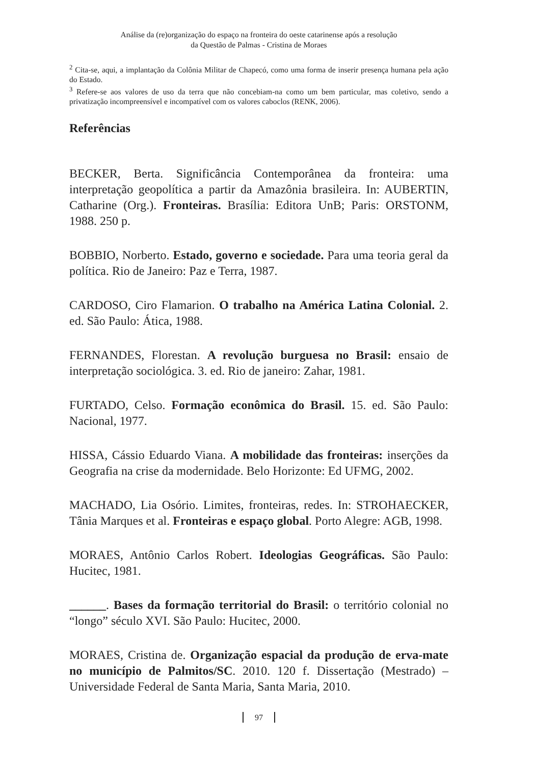Análise da (re)organização do espaço na fronteira do oeste catarinense após a resolução
da Questão de Palmas - Cristina de Moraes
<sup>2</sup> Cita-se, aqui, a implantação da Colônia Militar de Chapecó, como uma forma de inserir presença humana pela ação do Estado.
<sup>3</sup> Refere-se aos valores de uso da terra que não concebiam-na como um bem particular, mas coletivo, sendo a privatização incompreensível e incompatível com os valores caboclos (RENK, 2006).
Referências
BECKER, Berta. Significância Contemporânea da fronteira: uma interpretação geopolítica a partir da Amazônia brasileira. In: AUBERTIN, Catharine (Org.). Fronteiras. Brasília: Editora UnB; Paris: ORSTONM, 1988. 250 p.
BOBBIO, Norberto. Estado, governo e sociedade. Para uma teoria geral da política. Rio de Janeiro: Paz e Terra, 1987.
CARDOSO, Ciro Flamarion. O trabalho na América Latina Colonial. 2. ed. São Paulo: Ática, 1988.
FERNANDES, Florestan. A revolução burguesa no Brasil: ensaio de interpretação sociológica. 3. ed. Rio de janeiro: Zahar, 1981.
FURTADO, Celso. Formação econômica do Brasil. 15. ed. São Paulo: Nacional, 1977.
HISSA, Cássio Eduardo Viana. A mobilidade das fronteiras: inserções da Geografia na crise da modernidade. Belo Horizonte: Ed UFMG, 2002.
MACHADO, Lia Osório. Limites, fronteiras, redes. In: STROHAECKER, Tânia Marques et al. Fronteiras e espaço global. Porto Alegre: AGB, 1998.
MORAES, Antônio Carlos Robert. Ideologias Geográficas. São Paulo: Hucitec, 1981.
______. Bases da formação territorial do Brasil: o território colonial no “longo” século XVI. São Paulo: Hucitec, 2000.
MORAES, Cristina de. Organização espacial da produção de erva-mate no município de Palmitos/SC. 2010. 120 f. Dissertação (Mestrado) – Universidade Federal de Santa Maria, Santa Maria, 2010.
97